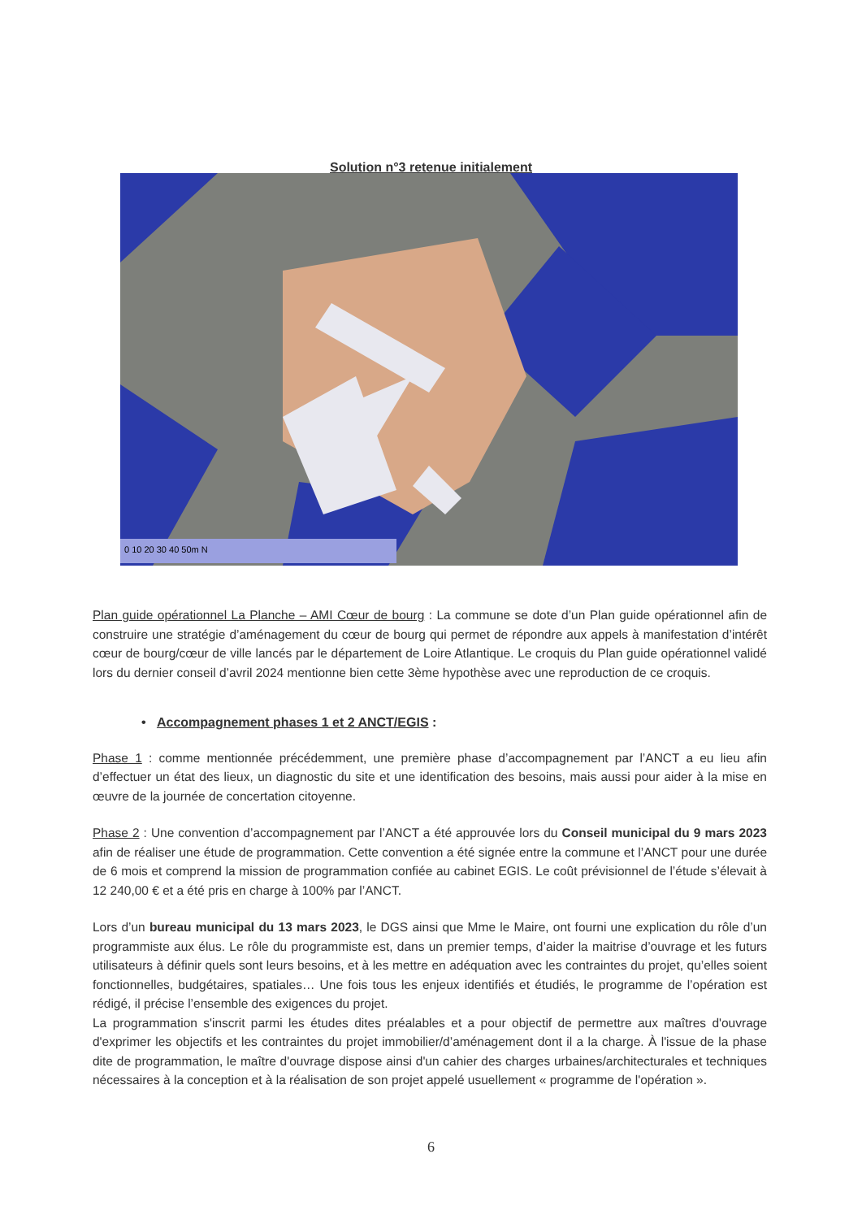Solution n°3 retenue initialement
0 10 20 30 40 50m N
Plan guide opérationnel La Planche – AMI Cœur de bourg : La commune se dote d’un Plan guide opérationnel afin de construire une stratégie d’aménagement du cœur de bourg qui permet de répondre aux appels à manifestation d’intérêt cœur de bourg/cœur de ville lancés par le département de Loire Atlantique. Le croquis du Plan guide opérationnel validé lors du dernier conseil d’avril 2024 mentionne bien cette 3ème hypothèse avec une reproduction de ce croquis.
• Accompagnement phases 1 et 2 ANCT/EGIS :
Phase 1 : comme mentionnée précédemment, une première phase d’accompagnement par l’ANCT a eu lieu afin d’effectuer un état des lieux, un diagnostic du site et une identification des besoins, mais aussi pour aider à la mise en œuvre de la journée de concertation citoyenne.
Phase 2 : Une convention d’accompagnement par l’ANCT a été approuvée lors du Conseil municipal du 9 mars 2023 afin de réaliser une étude de programmation. Cette convention a été signée entre la commune et l’ANCT pour une durée de 6 mois et comprend la mission de programmation confiée au cabinet EGIS. Le coût prévisionnel de l’étude s’élevait à 12 240,00 € et a été pris en charge à 100% par l’ANCT.
Lors d’un bureau municipal du 13 mars 2023, le DGS ainsi que Mme le Maire, ont fourni une explication du rôle d’un programmiste aux élus. Le rôle du programmiste est, dans un premier temps, d’aider la maitrise d’ouvrage et les futurs utilisateurs à définir quels sont leurs besoins, et à les mettre en adéquation avec les contraintes du projet, qu’elles soient fonctionnelles, budgétaires, spatiales… Une fois tous les enjeux identifiés et étudiés, le programme de l’opération est rédigé, il précise l’ensemble des exigences du projet.
La programmation s'inscrit parmi les études dites préalables et a pour objectif de permettre aux maîtres d'ouvrage d'exprimer les objectifs et les contraintes du projet immobilier/d’aménagement dont il a la charge. À l'issue de la phase dite de programmation, le maître d'ouvrage dispose ainsi d'un cahier des charges urbaines/architecturales et techniques nécessaires à la conception et à la réalisation de son projet appelé usuellement « programme de l'opération ».
6